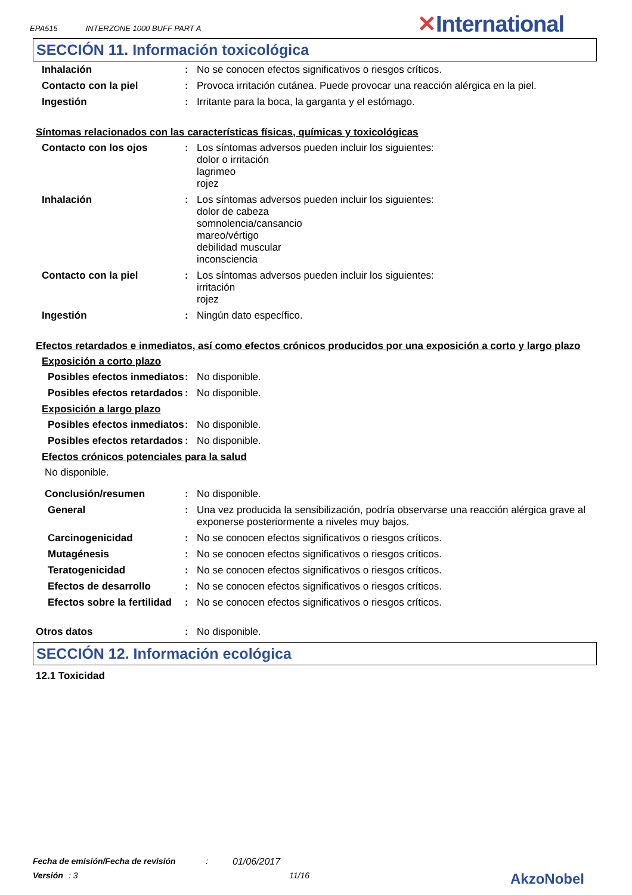EPA515 INTERZONE 1000 BUFF PART A
✕International
SECCIÓN 11. Información toxicológica
Inhalación : No se conocen efectos significativos o riesgos críticos.
Contacto con la piel : Provoca irritación cutánea. Puede provocar una reacción alérgica en la piel.
Ingestión : Irritante para la boca, la garganta y el estómago.
Síntomas relacionados con las características físicas, químicas y toxicológicas
Contacto con los ojos : Los síntomas adversos pueden incluir los siguientes:
dolor o irritación
lagrimeo
rojez
Inhalación : Los síntomas adversos pueden incluir los siguientes:
dolor de cabeza
somnolencia/cansancio
mareo/vértigo
debilidad muscular
inconsciencia
Contacto con la piel : Los síntomas adversos pueden incluir los siguientes:
irritación
rojez
Ingestión : Ningún dato específico.
Efectos retardados e inmediatos, así como efectos crónicos producidos por una exposición a corto y largo plazo
Exposición a corto plazo
Posibles efectos inmediatos
: No disponible.
Posibles efectos retardados
: No disponible.
Exposición a largo plazo
Posibles efectos inmediatos
: No disponible.
Posibles efectos retardados
: No disponible.
Efectos crónicos potenciales para la salud
No disponible.
Conclusión/resumen : No disponible.
General : Una vez producida la sensibilización, podría observarse una reacción alérgica grave al exponerse posteriormente a niveles muy bajos.
Carcinogenicidad : No se conocen efectos significativos o riesgos críticos.
Mutagénesis : No se conocen efectos significativos o riesgos críticos.
Teratogenicidad : No se conocen efectos significativos o riesgos críticos.
Efectos de desarrollo : No se conocen efectos significativos o riesgos críticos.
Efectos sobre la fertilidad
: No se conocen efectos significativos o riesgos críticos.
Otros datos : No disponible.
SECCIÓN 12. Información ecológica
12.1 Toxicidad
Fecha de emisión/Fecha de revisión: 01/06/2017
Versión: 3 11/16 AkzoNobel